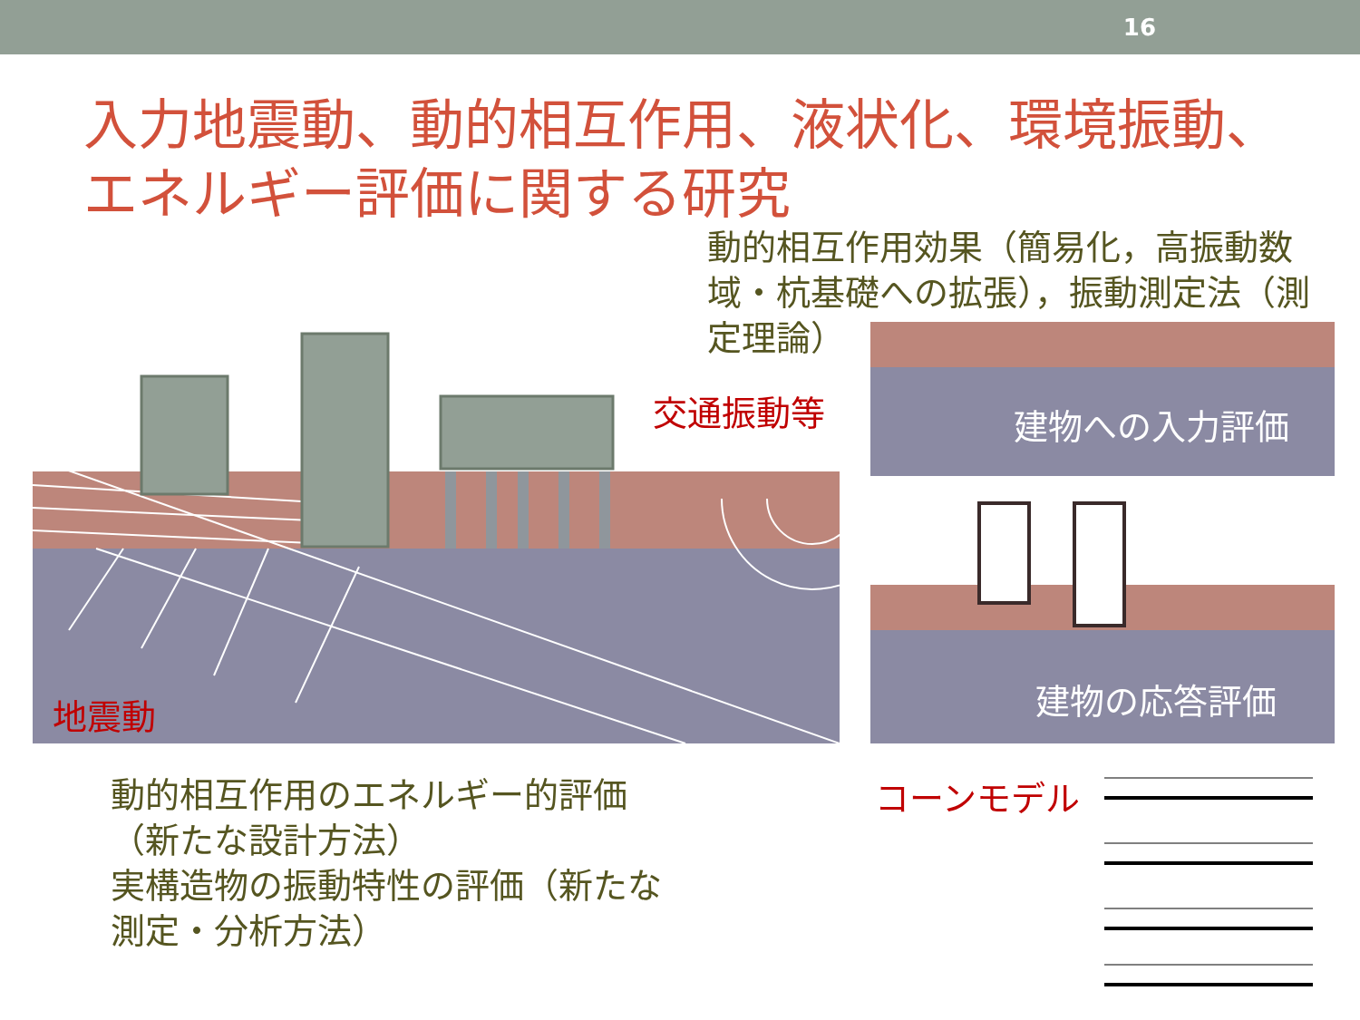16
入力地震動、動的相互作用、液状化、環境振動、
エネルギー評価に関する研究
動的相互作用効果（簡易化，高振動数域・杭基礎への拡張），振動測定法（測定理論）
地震動
交通振動等 建物への入力評価
建物の応答評価
動的相互作用のエネルギー的評価
（新たな設計方法）
実構造物の振動特性の評価（新たな
測定・分析方法）
コーンモデル